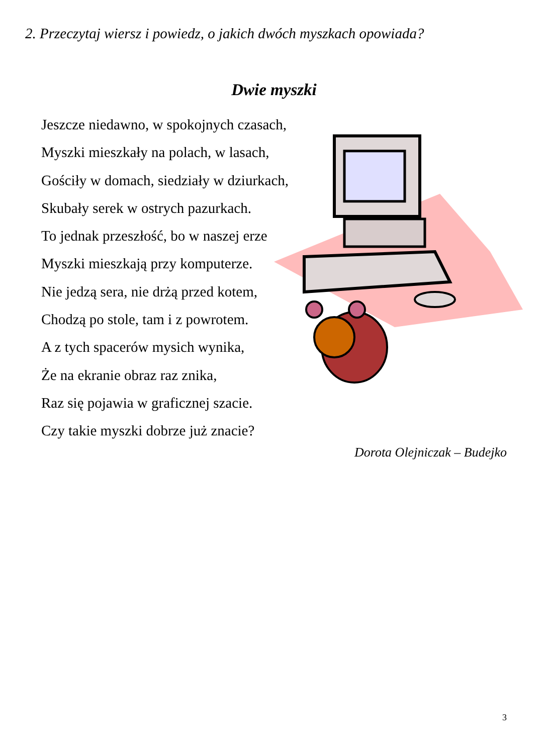2. Przeczytaj wiersz i powiedz, o jakich dwóch myszkach opowiada?
Dwie myszki
Jeszcze niedawno, w spokojnych czasach,
Myszki mieszkały na polach, w lasach,
Gościły w domach, siedziały w dziurkach,
Skubały serek w ostrych pazurkach.
To jednak przeszłość, bo w naszej erze
Myszki mieszkają przy komputerze.
Nie jedzą sera, nie drżą przed kotem,
Chodzą po stole, tam i z powrotem.
A z tych spacerów mysich wynika,
Że na ekranie obraz raz znika,
Raz się pojawia w graficznej szacie.
Czy takie myszki dobrze już znacie?
Dorota Olejniczak – Budejko
3